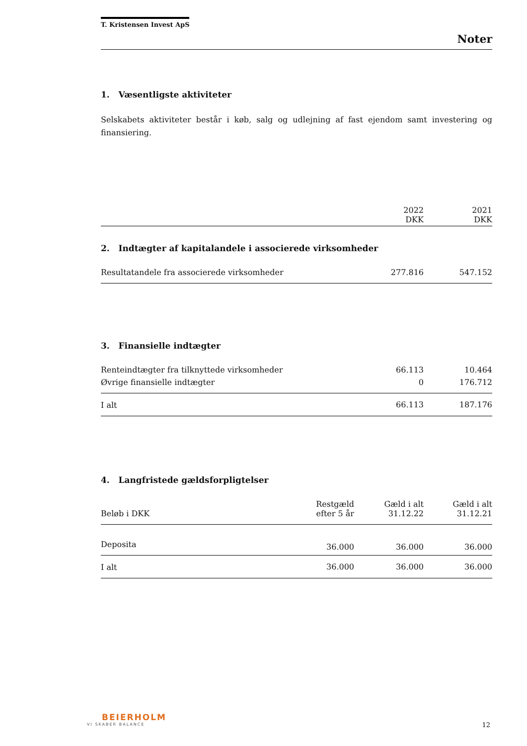T. Kristensen Invest ApS
Noter
1. Væsentligste aktiviteter
Selskabets aktiviteter består i køb, salg og udlejning af fast ejendom samt investering og finansiering.
| | 2022 DKK | 2021 DKK |
2. Indtægter af kapitalandele i associerede virksomheder
| Resultatandele fra associerede virksomheder | 277.816 | 547.152 |
3. Finansielle indtægter
| Renteindtægter fra tilknyttede virksomheder | 66.113 | 10.464 |
| Øvrige finansielle indtægter | 0 | 176.712 |
| I alt | 66.113 | 187.176 |
4. Langfristede gældsforpligtelser
| Beløb i DKK | Restgæld efter 5 år | Gæld i alt 31.12.22 | Gæld i alt 31.12.21 |
| --- | --- | --- | --- |
| Deposita | 36.000 | 36.000 | 36.000 |
| I alt | 36.000 | 36.000 | 36.000 |
BEIERHOLM
VI SKABER BALANCE
12